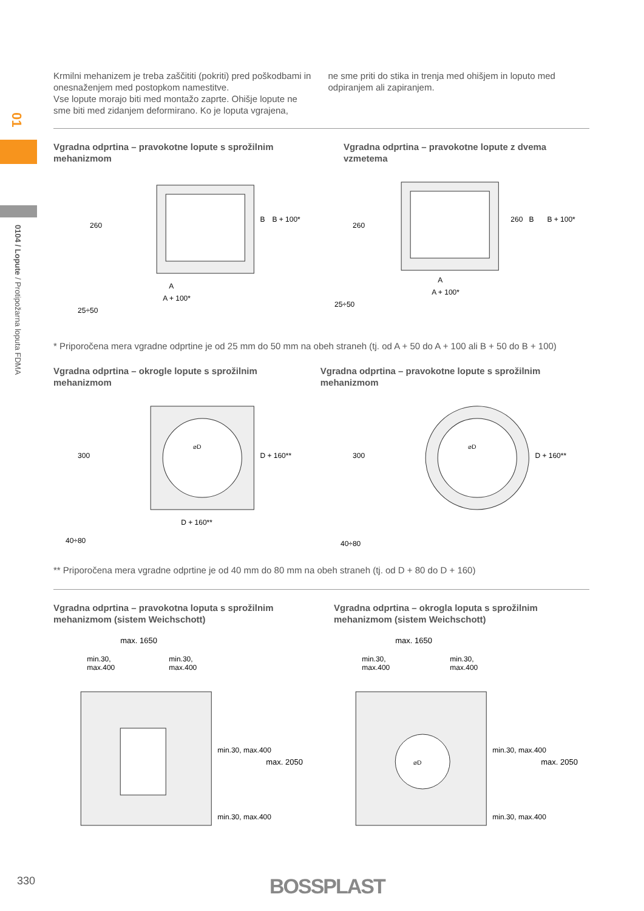01
0104 / Lopute / Protipožarna loputa FDMA
Krmilni mehanizem je treba zaščititi (pokriti) pred poškodbami in onesnaženjem med postopkom namestitve.
Vse lopute morajo biti med montažo zaprte. Ohišje lopute ne sme biti med zidanjem deformirano. Ko je loputa vgrajena,
ne sme priti do stika in trenja med ohišjem in loputo med odpiranjem ali zapiranjem.
Vgradna odprtina – pravokotne lopute s sprožilnim mehanizmom
Vgradna odprtina – pravokotne lopute z dvema vzmetema
A
A + 100*
25÷50
260
B
B + 100*
A
A + 100*
25÷50
260
260
B
B + 100*
* Priporočena mera vgradne odprtine je od 25 mm do 50 mm na obeh straneh (tj. od A + 50 do A + 100 ali B + 50 do B + 100)
Vgradna odprtina – okrogle lopute s sprožilnim mehanizmom
Vgradna odprtina – pravokotne lopute s sprožilnim mehanizmom
⌀D
D + 160**
40÷80
300
D + 160**
⌀D
40÷80
300
D + 160**
** Priporočena mera vgradne odprtine je od 40 mm do 80 mm na obeh straneh (tj. od D + 80 do D + 160)
Vgradna odprtina – pravokotna loputa s sprožilnim mehanizmom (sistem Weichschott)
Vgradna odprtina – okrogla loputa s sprožilnim mehanizmom (sistem Weichschott)
max. 1650
min.30,
max.400
min.30,
max.400
min.30, max.400
min.30, max.400
max. 2050
⌀D
max. 1650
min.30,
max.400
min.30,
max.400
min.30, max.400
min.30, max.400
max. 2050
330 BOSSPLAST